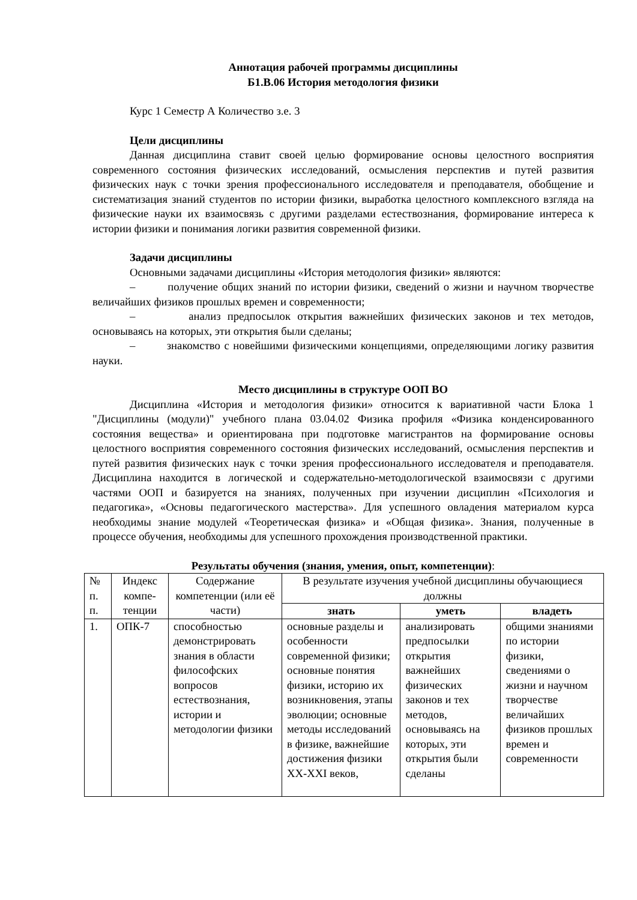Аннотация рабочей программы дисциплины
Б1.В.06 История методология физики
Курс 1 Семестр А Количество з.е. 3
Цели дисциплины
Данная дисциплина ставит своей целью формирование основы целостного восприятия современного состояния физических исследований, осмысления перспектив и путей развития физических наук с точки зрения профессионального исследователя и преподавателя, обобщение и систематизация знаний студентов по истории физики, выработка целостного комплексного взгляда на физические науки их взаимосвязь с другими разделами естествознания, формирование интереса к истории физики и понимания логики развития современной физики.
Задачи дисциплины
Основными задачами дисциплины «История методология физики» являются:
– получение общих знаний по истории физики, сведений о жизни и научном творчестве величайших физиков прошлых времен и современности;
– анализ предпосылок открытия важнейших физических законов и тех методов, основываясь на которых, эти открытия были сделаны;
– знакомство с новейшими физическими концепциями, определяющими логику развития науки.
Место дисциплины в структуре ООП ВО
Дисциплина «История и методология физики» относится к вариативной части Блока 1 "Дисциплины (модули)" учебного плана 03.04.02 Физика профиля «Физика конденсированного состояния вещества» и ориентирована при подготовке магистрантов на формирование основы целостного восприятия современного состояния физических исследований, осмысления перспектив и путей развития физических наук с точки зрения профессионального исследователя и преподавателя. Дисциплина находится в логической и содержательно-методологической взаимосвязи с другими частями ООП и базируется на знаниях, полученных при изучении дисциплин «Психология и педагогика», «Основы педагогического мастерства». Для успешного овладения материалом курса необходимы знание модулей «Теоретическая физика» и «Общая физика». Знания, полученные в процессе обучения, необходимы для успешного прохождения производственной практики.
Результаты обучения (знания, умения, опыт, компетенции):
| № п. п. | Индекс компе­тенции | Содержание компетенции (или её части) | В результате изучения учебной дисциплины обучающиеся должны | | |
| --- | --- | --- | --- | --- | --- |
| | | | знать | уметь | владеть |
| 1. | ОПК-7 | способностью демонстрировать знания в области философских вопросов естествознания, истории и методологии физики | основные разделы и особенности современной физики; основные понятия физики, историю их возникновения, этапы эволюции; основные методы исследований в физике, важнейшие достижения физики XX-XXI веков, | анализировать предпосылки открытия важнейших физических законов и тех методов, основываясь на которых, эти открытия были сделаны | общими знаниями по истории физики, сведениями о жизни и научном творчестве величайших физиков прошлых времен и современности |